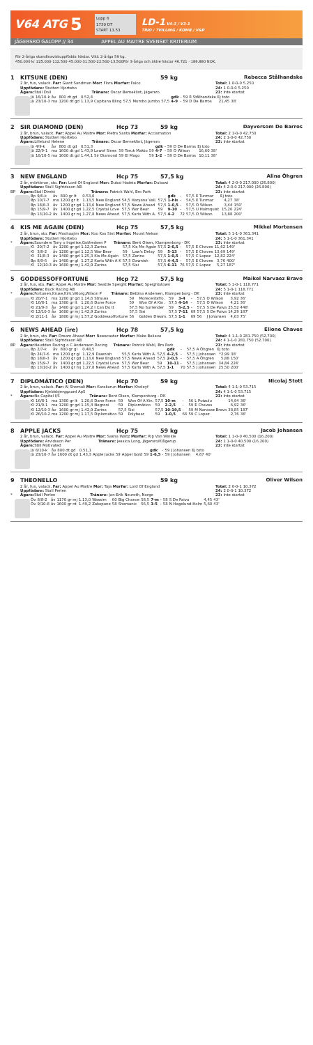V64 ATG
5
Lopp 6
1730 DT
START 13.53
LD-1 V4-3 / V3-1
TRIO / TVILLING / KOMB / V&P
JÄGERSRO GALOPP // 34 APPEL AU MAITRE SVENSKT KRITERIUM
För 2-åriga skandinaviskuppfödda hästar. Vikt: 2-åriga 59 kg.
450.000 kr 225.000-112.500-45.000-31.500-22.500-13.500För 3-åriga och äldre hästar 46.721 - 186.880 NOK.
1 KITSUNE (DEN) 59 kg Rebecca Stålhandske
2 år, fux, valack. Far: Giant Sandman Mor: Flora Morfar: Falco
Uppfödare: Stutteri Hjortebo
Ägare: Stall Doll Tränare: Oscar Berneklint, Jägersro
Total: 1 0-0-0 5.250
24: 1 0-0-0 5.250
23: Inte startat
| Jä | 16/10-k | åv | 800 dt gd | 0.52,4 | | | | | gdk | - | 59 | R Stålhandske | Ej toto | |
| Jä | 23/10-3 | ma | 1200 dt gd | 1.13,9 | Capitana Bling | 57,5 | Mumbo Jumbo | 57,5 | 4-9 | - | 59 | D De Barros | 21,45 | 38' |
2 SIR DIAMOND (DEN) Hcp 73 59 kg Dayversom De Barros
2 år, brun, valack. Far: Appel Au Maitre Mor: Pietra Santa Morfar: Acclamation
Uppfödare: Stutteri Hjortebo
Ägare: Lillelund Helene Tränare: Oscar Berneklint, Jägersro
Total: 2 1-0-0 42.750
24: 2 1-0-0 42.750
23: Inte startat
| Jä | 4/9-k | åv | 800 dt gd | 0.51,3 | | | | | gdk | - | 59 | D De Barros | Ej toto | |
| Jä | 22/9-1 | ma | 1600 dt gd | 1.43,9 | Lawof Sines | 59 | Toruk Makto | 59 | 4-7 | - | 59 | O Wilson | 16,60 | 38' |
| Jä | 16/10-5 | ma | 1600 dt gd | 1.44,1 | Sir Diamond | 59 | El Mago | 59 | 1-2 | - | 59 | D De Barros | 10,11 | 38' |
3 NEW ENGLAND Hcp 75 57,5 kg Alina Öhgren
2 år, mörkbrun, sto. Far: Lord Of England Mor: Dubai Hadeia Morfar: Dubawi
Uppfödare: Stall Sigfridsson AB
BP Ägare: Stall Direkt Tränare: Patrick Wahl, Bro Park
Total: 4 2-0-0 217.000 (26.800)
24: 4 2-0-0 217.000 (26.800)
23: Inte startat
| Bp | 9/6-k | åv | 800 gr lt | 0.53,0 | | | | | gdk | - | 57,5 | E Tunmar | Ej toto | |
| Bp | 10/7-7 | ma | 1200 gr lt | 1.13,5 | New England | 54,5 | Haryana Vall. | 57,5 | 1-hls | - | 54,5 | E Tunmar | 4,27 | 38' |
| Bp | 18/8-3 | åv | 1200 gr gd | 1.13,6 | New England | 57,5 | News Ahead | 57,5 | 1-0,5 | - | 57,5 | O Wilson | 3,44 | 150' |
| Bp | 15/9-7 | åv | 1400 gr gd | 1.22,5 | Crystal Love | 57,5 | War Bear | 59 | 9-10 | - | 57,5 | U Holmquist | 15,26 | 224' |
| Bp | 13/10-2 | åv | 1400 gr mj | 1.27,8 | News Ahead | 57,5 | Karla With A. | 57,5 | 4-2 | 72 | 57,5 | O Wilson | 13,88 | 200' |
4 KIS ME AGAIN (DEN) Hcp 75 57,5 kg Mikkel Mortensen
2 år, brun, sto. Far: Moohaajim Mor: Koo Koo Sint Morfar: Mount Nelson
Uppfödare: Stutteri Hjortebo
* Ägare: Saunders Tony o Ingelise,Gotfredsen P Tränare: Bent Olsen, Klampenborg - DK
Total: 5 1-1-0 361.341
24: 5 1-1-0 361.341
23: Inte startat
| Kl | 20/7-2 | åv | 1200 gr gd | 1.12,3 | Zarina | 57,5 | Kis Me Again | 57,5 | 2-6,5 | - | 57,5 | E Chaves | 11,62 | 149' |
| Kl | 3/8-2 | åv | 1200 gr gd | 1.12,5 | War Bear | 59 | Law's Delay | 59 | 5-13 | - | 57,5 | E Chaves | 13,69 | 149' |
| Kl | 31/8-3 | åv | 1400 gr gd | 1.25,3 | Kis Me Again | 57,5 | Zarina | 57,5 | 1-0,5 | - | 57,5 | C Lopez | 12,82 | 224' |
| Bp | 8/9-6 | åv | 1400 gr gl | 1.27,2 | Karla With A K | 57,5 | Dawnish | 57,5 | 4-4,5 | - | 57,5 | E Chaves | 3,76 | 400' |
| Kl | 12/10-3 | åv | 1600 gr mj | 1.42,9 | Zarina | 57,5 | Sisi | 57,5 | 6-11 | 76 | 57,5 | C Lopez | 5,27 | 187' |
5 GODDESSOFFORTUNE Hcp 72 57,5 kg Maikel Narvaez Bravo
2 år, fux, sto. Far: Appel Au Maitre Mor: Seattle Speight Morfar: Speightstown
Uppfödare: Buck Racing AB
* Ägare: Fortunen,Kruse,Kirk,Vi6org,Wilson P Tränare: Bettina Andersen, Klampenborg - DK
Total: 5 1-0-1 118.771
24: 5 1-0-1 118.771
23: Inte startat
| Kl | 20/7-1 | ma | 1200 gr gd | 1.14,6 | Strauss | 59 | Morecentsfro. | 59 | 3-4 | - | 57,5 | O Wilson | 3,92 | 36' |
| Kl | 16/8-1 | ma | 1300 gr lt | 1.20,6 | Dane Force | 59 | Won Of A Kin. | 57,5 | 4-14 | - | 57,5 | O Wilson | 4,21 | 36' |
| Kl | 21/9-3 | åv | 1400 gr gd | 1.24,2 | I Can Do It | 57,5 | No Surrender | 59 | 5-2,5 | - | 57,5 | S De Paiva | 25,52 | 448' |
| Kl | 12/10-3 | åv | 1600 gr mj | 1.42,9 | Zarina | 57,5 | Sisi | 57,5 | 7-11 | 69 | 57,5 | S De Paiva | 14,29 | 187' |
| Kl | 2/11-1 | åv | 1800 gr mj | 1.57,2 | Goddessoffortune | 56 | Golden Dream. | 57,5 | 1-1 | 69 | 56 | J Johansen | 4,63 | 75' |
6 NEWS AHEAD (ire) Hcp 78 57,5 kg Elione Chaves
2 år, brun, sto. Far: Dream Ahead Mor: Newscaster Morfar: Make Believe
Uppfödare: Stall Sigfridsson AB
BP Ägare: Heudden Racing o C Andersson Racing Tränare: Patrick Wahl, Bro Park
Total: 4 1-1-0 281.750 (52.700)
24: 4 1-1-0 281.750 (52.700)
23: Inte startat
| Bp | 2/7-k | åv | 800 gr gl | 0.48,5 | | | | | gdk | - | 57,5 | A Öhgren | Ej toto | |
| Bp | 24/7-6 | ma | 1200 gr gl | 1.12,9 | Dawnish | 55,5 | Karla With A. | 57,5 | 4-2,5 | - | 57,5 | J Johansen | *2,99 | 38' |
| Bp | 18/8-3 | åv | 1200 gr gd | 1.13,6 | New England | 57,5 | News Ahead | 57,5 | 2-0,5 | - | 57,5 | A Öhgren | 5,88 | 150' |
| Bp | 15/9-7 | åv | 1400 gr gd | 1.22,5 | Crystal Love | 57,5 | War Bear | 59 | 10-11 | - | 57,5 | J Johansen | 34,84 | 224' |
| Bp | 13/10-2 | åv | 1400 gr mj | 1.27,8 | News Ahead | 57,5 | Karla With A. | 57,5 | 1-1 | 70 | 57,5 | J Johansen | 25,50 | 200' |
7 DIPLOMÁTICO (DEN) Hcp 70 59 kg Nicolaj Stott
2 år, brun, valack. Far: Al Shemali Mor: Karakorun Morfar: Kheleyf
Uppfödare: Kjeldsbjerggaard ApS
* Ägare: No Capital I/S Tränare: Bent Olsen, Klampenborg - DK
Total: 4 1-1-0 53.715
24: 4 1-1-0 53.715
23: Inte startat
| Kl | 16/8-1 | ma | 1300 gr lt | 1.20,6 | Dane Force | 59 | Won Of A Kin. | 57,5 | 10-m | - | 56 | L Putzulu | 14,94 | 36' |
| Kl | 21/9-1 | ma | 1200 gr gd | 1.15,4 | Negroni | 59 | Diplomático | 59 | 2-2,5 | - | 59 | E Chaves | 6,92 | 36' |
| Kl | 12/10-3 | åv | 1600 gr mj | 1.42,9 | Zarina | 57,5 | Sisi | 57,5 | 10-19,5 | - | 59 | M Narvaez Bravo | 38,85 | 187' |
| Kl | 26/10-2 | ma | 1200 gr mj | 1.17,5 | Diplomático | 59 | Polybear | 59 | 1-0,5 | 66 | 59 | C Lopez | 2,76 | 36' |
8 APPLE JACKS Hcp 75 59 kg Jacob Johansen
2 år, brun, valack. Far: Appel Au Maitre Mor: Sasha Waltz Morfar: Rip Van Winkle
Uppfödare: Arvidsson Per Tränare: Jessica Long, Jägersro/Klågerup
Ägare: Still Motivated
Total: 1 1-0-0 40.500 (16.200)
24: 1 1-0-0 40.500 (16.200)
23: Inte startat
| Jä | 6/10-k | åv | 800 dt gd | 0.51,1 | | | | | gdk | - | 59 | J Johansen | Ej toto | |
| Jä | 23/10-7 | åv | 1600 dt gd | 1.43,3 | Apple Jacks | 59 | Appel Gold | 59 | 1-6,5 | - | 59 | J Johansen | 4,67 | 40' |
9 THEONELLO 59 kg Oliver Wilson
2 år, fux, valack. Far: Appel Au Maitre Mor: Taja Morfar: Lord Of England
Uppfödare: Stall Perlen
* Ägare: Stall Perlen Tränare: Jan-Erik Neuroth, Norge
Total: 2 0-0-1 10.372
24: 2 0-0-1 10.372
23: Inte startat
| Öv | 8/8-2 | åv | 1170 gr mj | 1.13,0 | Wassim | 60 | Big Chance | 58,5 | 7-m | - | 58 | S De Paiva | 4,45 | 43' |
| Öv | 9/10-8 | åv | 1600 gr nt | 1.49,2 | Zakopane | 58 | Shamanic | 56,5 | 3-5 | - | 58 | N Hagelund-Holm | 5,60 | 43' |